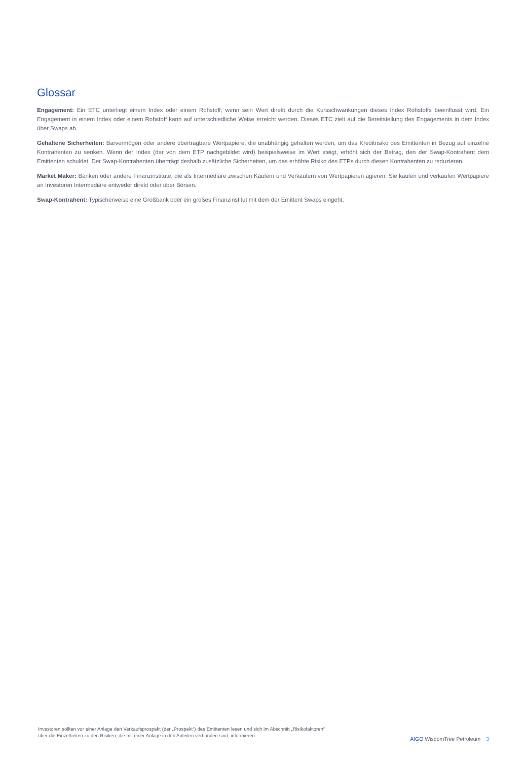Glossar
Engagement: Ein ETC unterliegt einem Index oder einem Rohstoff, wenn sein Wert direkt durch die Kursschwankungen dieses Index Rohstoffs beeinflusst wird. Ein Engagement in einem Index oder einem Rohstoff kann auf unterschiedliche Weise erreicht werden. Dieses ETC zielt auf die Bereitstellung des Engagements in dem Index über Swaps ab.
Gehaltene Sicherheiten: Barvermögen oder andere übertragbare Wertpapiere, die unabhängig gehalten werden, um das Kreditrisiko des Emittenten in Bezug auf einzelne Kontrahenten zu senken. Wenn der Index (der von dem ETP nachgebildet wird) beispielsweise im Wert steigt, erhöht sich der Betrag, den der Swap-Kontrahent dem Emittenten schuldet. Der Swap-Kontrahenten überträgt deshalb zusätzliche Sicherheiten, um das erhöhte Risiko des ETPs durch diesen Kontrahenten zu reduzieren.
Market Maker: Banken oder andere Finanzinstitute, die als Intermediäre zwischen Käufern und Verkäufern von Wertpapieren agieren. Sie kaufen und verkaufen Wertpapiere an Investoren Intermediäre entweder direkt oder über Börsen.
Swap-Kontrahent: Typischerweise eine Großbank oder ein großes Finanzinstitut mit dem der Emittent Swaps eingeht.
Investoren sollten vor einer Anlage den Verkaufsprospekt (der „Prospekt“) des Emittenten lesen und sich im Abschnitt „Risikofaktoren“ über die Einzelheiten zu den Risiken, die mit einer Anlage in den Anteilen verbunden sind, informieren.
AIGO WisdomTree Petroleum 3